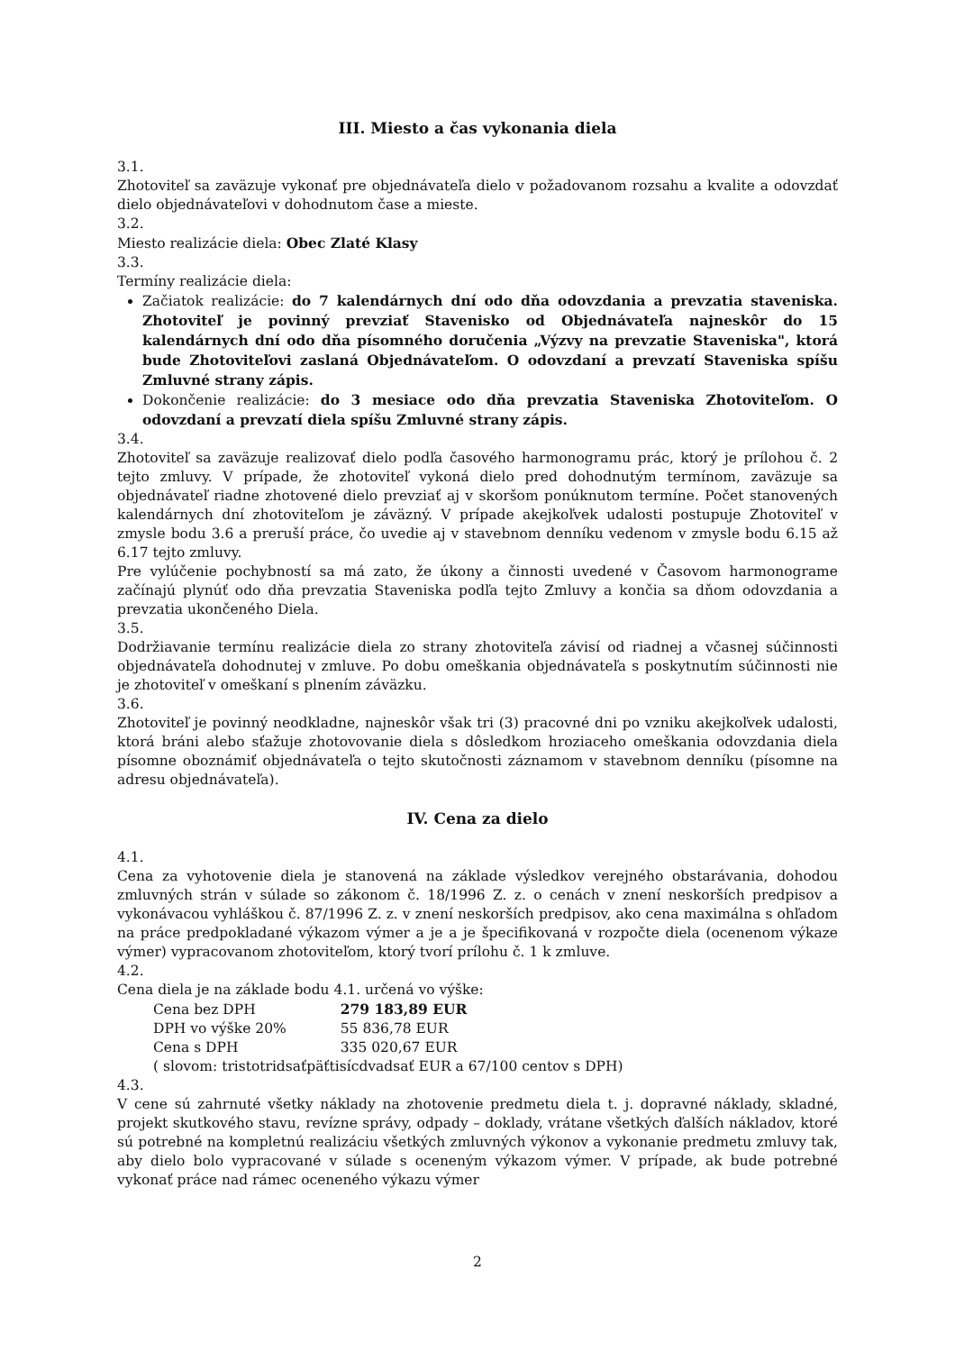III. Miesto a čas vykonania diela
3.1.
Zhotoviteľ sa zaväzuje vykonať pre objednávateľa dielo v požadovanom rozsahu a kvalite a odovzdať dielo objednávateľovi v dohodnutom čase a mieste.
3.2.
Miesto realizácie diela: Obec Zlaté Klasy
3.3.
Termíny realizácie diela:
Začiatok realizácie: do 7 kalendárnych dní odo dňa odovzdania a prevzatia staveniska. Zhotoviteľ je povinný prevziať Stavenisko od Objednávateľa najneskôr do 15 kalendárnych dní odo dňa písomného doručenia „Výzvy na prevzatie Staveniska", ktorá bude Zhotoviteľovi zaslaná Objednávateľom. O odovzdaní a prevzatí Staveniska spíšu Zmluvné strany zápis.
Dokončenie realizácie: do 3 mesiace odo dňa prevzatia Staveniska Zhotoviteľom. O odovzdaní a prevzatí diela spíšu Zmluvné strany zápis.
3.4.
Zhotoviteľ sa zaväzuje realizovať dielo podľa časového harmonogramu prác, ktorý je prílohou č. 2 tejto zmluvy. V prípade, že zhotoviteľ vykoná dielo pred dohodnutým termínom, zaväzuje sa objednávateľ riadne zhotovené dielo prevziať aj v skoršom ponúknutom termíne. Počet stanovených kalendárnych dní zhotoviteľom je záväzný. V prípade akejkoľvek udalosti postupuje Zhotoviteľ v zmysle bodu 3.6 a preruší práce, čo uvedie aj v stavebnom denníku vedenom v zmysle bodu 6.15 až 6.17 tejto zmluvy.
Pre vylúčenie pochybností sa má zato, že úkony a činnosti uvedené v Časovom harmonograme začínajú plynúť odo dňa prevzatia Staveniska podľa tejto Zmluvy a končia sa dňom odovzdania a prevzatia ukončeného Diela.
3.5.
Dodržiavanie termínu realizácie diela zo strany zhotoviteľa závisí od riadnej a včasnej súčinnosti objednávateľa dohodnutej v zmluve. Po dobu omeškania objednávateľa s poskytnutím súčinnosti nie je zhotoviteľ v omeškaní s plnením záväzku.
3.6.
Zhotoviteľ je povinný neodkladne, najneskôr však tri (3) pracovné dni po vzniku akejkoľvek udalosti, ktorá bráni alebo sťažuje zhotovovanie diela s dôsledkom hroziaceho omeškania odovzdania diela písomne oboznámiť objednávateľa o tejto skutočnosti záznamom v stavebnom denníku (písomne na adresu objednávateľa).
IV. Cena za dielo
4.1.
Cena za vyhotovenie diela je stanovená na základe výsledkov verejného obstarávania, dohodou zmluvných strán v súlade so zákonom č. 18/1996 Z. z. o cenách v znení neskorších predpisov a vykonávacou vyhláškou č. 87/1996 Z. z. v znení neskorších predpisov, ako cena maximálna s ohľadom na práce predpokladané výkazom výmer a je a je špecifikovaná v rozpočte diela (ocenenom výkaze výmer) vypracovanom zhotoviteľom, ktorý tvorí prílohu č. 1 k zmluve.
4.2.
Cena diela je na základe bodu 4.1. určená vo výške:
| Cena bez DPH | 279 183,89 EUR |
| DPH vo výške 20% | 55 836,78 EUR |
| Cena s DPH | 335 020,67 EUR |
( slovom: tristotridsaťpäťtisícdvadsať EUR a 67/100 centov s DPH)
4.3.
V cene sú zahrnuté všetky náklady na zhotovenie predmetu diela t. j. dopravné náklady, skladné, projekt skutkového stavu, revízne správy, odpady – doklady, vrátane všetkých ďalších nákladov, ktoré sú potrebné na kompletnú realizáciu všetkých zmluvných výkonov a vykonanie predmetu zmluvy tak, aby dielo bolo vypracované v súlade s oceneným výkazom výmer. V prípade, ak bude potrebné vykonať práce nad rámec oceneného výkazu výmer
2